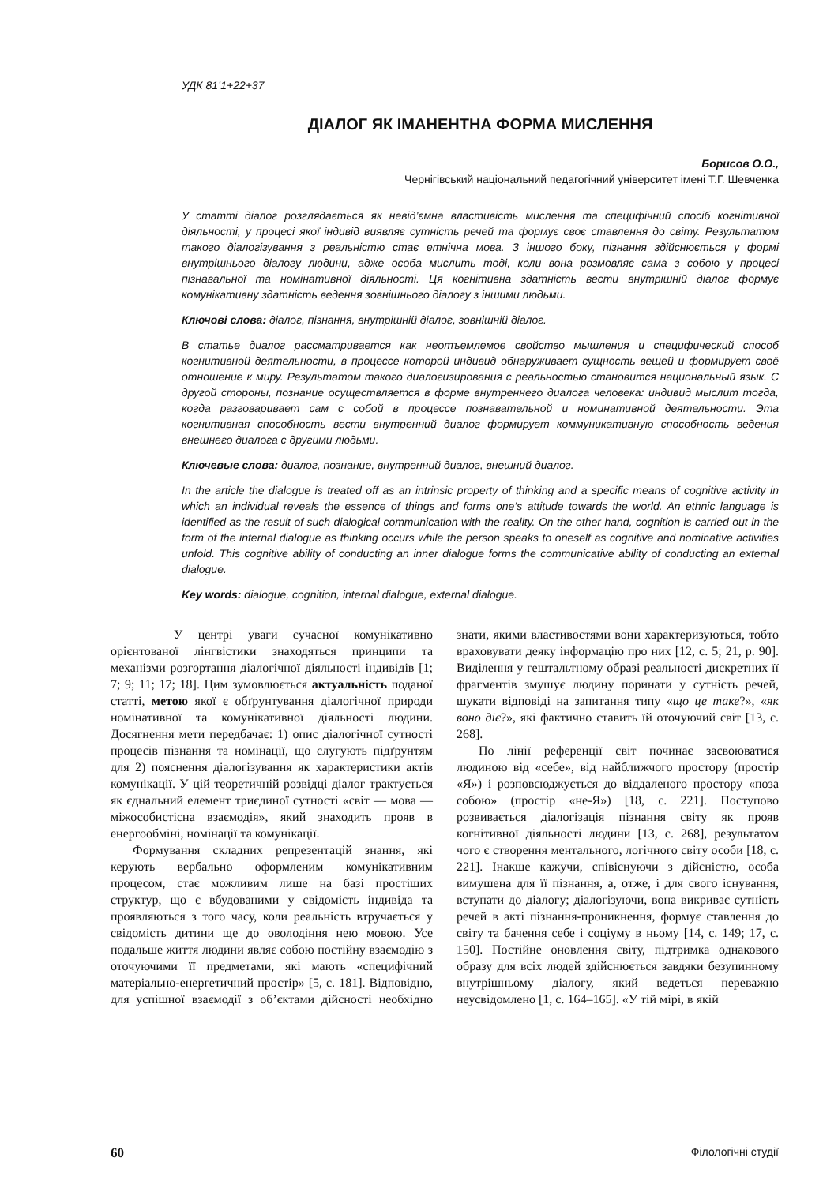УДК 81’1+22+37
ДІАЛОГ ЯК ІМАНЕНТНА ФОРМА МИСЛЕННЯ
Борисов О.О.,
Чернігівський національний педагогічний університет імені Т.Г. Шевченка
У статті діалог розглядається як невід’ємна властивість мислення та специфічний спосіб когнітивної діяльності, у процесі якої індивід виявляє сутність речей та формує своє ставлення до світу. Результатом такого діалогізування з реальністю стає етнічна мова. З іншого боку, пізнання здійснюється у формі внутрішнього діалогу людини, адже особа мислить тоді, коли вона розмовляє сама з собою у процесі пізнавальної та номінативної діяльності. Ця когнітивна здатність вести внутрішній діалог формує комунікативну здатність ведення зовнішнього діалогу з іншими людьми.
Ключові слова: діалог, пізнання, внутрішній діалог, зовнішній діалог.
В статье диалог рассматривается как неотъемлемое свойство мышления и специфический способ когнитивной деятельности, в процессе которой индивид обнаруживает сущность вещей и формирует своё отношение к миру. Результатом такого диалогизирования с реальностью становится национальный язык. С другой стороны, познание осуществляется в форме внутреннего диалога человека: индивид мыслит тогда, когда разговаривает сам с собой в процессе познавательной и номинативной деятельности. Эта когнитивная способность вести внутренний диалог формирует коммуникативную способность ведения внешнего диалога с другими людьми.
Ключевые слова: диалог, познание, внутренний диалог, внешний диалог.
In the article the dialogue is treated off as an intrinsic property of thinking and a specific means of cognitive activity in which an individual reveals the essence of things and forms one’s attitude towards the world. An ethnic language is identified as the result of such dialogical communication with the reality. On the other hand, cognition is carried out in the form of the internal dialogue as thinking occurs while the person speaks to oneself as cognitive and nominative activities unfold. This cognitive ability of conducting an inner dialogue forms the communicative ability of conducting an external dialogue.
Key words: dialogue, cognition, internal dialogue, external dialogue.
У центрі уваги сучасної комунікативно орієнтованої лінгвістики знаходяться принципи та механізми розгортання діалогічної діяльності індивідів [1; 7; 9; 11; 17; 18]. Цим зумовлюється актуальність поданої статті, метою якої є обґрунтування діалогічної природи номінативної та комунікативної діяльності людини. Досягнення мети передбачає: 1) опис діалогічної сутності процесів пізнання та номінації, що слугують підґрунтям для 2) пояснення діалогізування як характеристики актів комунікації. У цій теоретичній розвідці діалог трактується як єднальний елемент триєдиної сутності «світ — мова — міжособистісна взаємодія», який знаходить прояв в енергообміні, номінації та комунікації.
Формування складних репрезентацій знання, які керують вербально оформленим комунікативним процесом, стає можливим лише на базі простіших структур, що є вбудованими у свідомість індивіда та проявляються з того часу, коли реальність втручається у свідомість дитини ще до оволодіння нею мовою. Усе подальше життя людини являє собою постійну взаємодію з оточуючими її предметами, які мають «специфічний матеріально-енергетичний простір» [5, с. 181]. Відповідно, для успішної взаємодії з об’єктами дійсності необхідно знати, якими властивостями вони характеризуються, тобто враховувати деяку інформацію про них [12, с. 5; 21, p. 90]. Виділення у гештальтному образі реальності дискретних її фрагментів змушує людину поринати у сутність речей, шукати відповіді на запитання типу «що це таке?», «як воно діє?», які фактично ставить їй оточуючий світ [13, с. 268].
По лінії референції світ починає засвоюватися людиною від «себе», від найближчого простору (простір «Я») і розповсюджується до віддаленого простору «поза собою» (простір «не-Я») [18, с. 221]. Поступово розвивається діалогізація пізнання світу як прояв когнітивної діяльності людини [13, с. 268], результатом чого є створення ментального, логічного світу особи [18, с. 221]. Інакше кажучи, співіснуючи з дійсністю, особа вимушена для її пізнання, а, отже, і для свого існування, вступати до діалогу; діалогізуючи, вона викриває сутність речей в акті пізнання-проникнення, формує ставлення до світу та бачення себе і соціуму в ньому [14, с. 149; 17, с. 150]. Постійне оновлення світу, підтримка однакового образу для всіх людей здійснюється завдяки безупинному внутрішньому діалогу, який ведеться переважно неусвідомлено [1, с. 164–165]. «У тій мірі, в якій
60 Філологічні студії